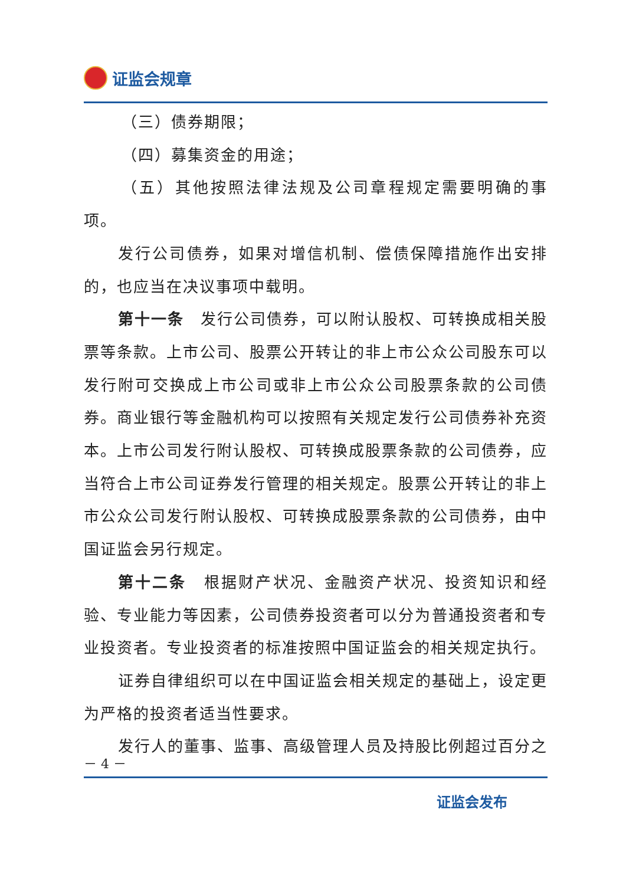证监会规章
（三）债券期限；
（四）募集资金的用途；
（五）其他按照法律法规及公司章程规定需要明确的事项。
发行公司债券，如果对增信机制、偿债保障措施作出安排的，也应当在决议事项中载明。
第十一条　发行公司债券，可以附认股权、可转换成相关股票等条款。上市公司、股票公开转让的非上市公众公司股东可以发行附可交换成上市公司或非上市公众公司股票条款的公司债券。商业银行等金融机构可以按照有关规定发行公司债券补充资本。上市公司发行附认股权、可转换成股票条款的公司债券，应当符合上市公司证券发行管理的相关规定。股票公开转让的非上市公众公司发行附认股权、可转换成股票条款的公司债券，由中国证监会另行规定。
第十二条　根据财产状况、金融资产状况、投资知识和经验、专业能力等因素，公司债券投资者可以分为普通投资者和专业投资者。专业投资者的标准按照中国证监会的相关规定执行。
证券自律组织可以在中国证监会相关规定的基础上，设定更为严格的投资者适当性要求。
发行人的董事、监事、高级管理人员及持股比例超过百分之
－ 4 －
证监会发布